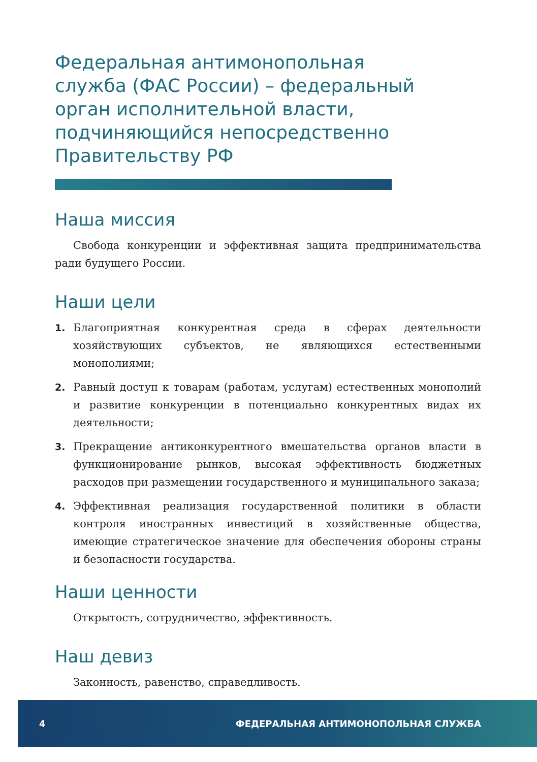Федеральная антимонопольная служба (ФАС России) – федеральный орган исполнительной власти, подчиняющийся непосредственно Правительству РФ
Наша миссия
Свобода конкуренции и эффективная защита предпринимательства ради будущего России.
Наши цели
1. Благоприятная конкурентная среда в сферах деятельности хозяйствующих субъектов, не являющихся естественными монополиями;
2. Равный доступ к товарам (работам, услугам) естественных монополий и развитие конкуренции в потенциально конкурентных видах их деятельности;
3. Прекращение антиконкурентного вмешательства органов власти в функционирование рынков, высокая эффективность бюджетных расходов при размещении государственного и муниципального заказа;
4. Эффективная реализация государственной политики в области контроля иностранных инвестиций в хозяйственные общества, имеющие стратегическое значение для обеспечения обороны страны и безопасности государства.
Наши ценности
Открытость, сотрудничество, эффективность.
Наш девиз
Законность, равенство, справедливость.
4 ФЕДЕРАЛЬНАЯ АНТИМОНОПОЛЬНАЯ СЛУЖБА